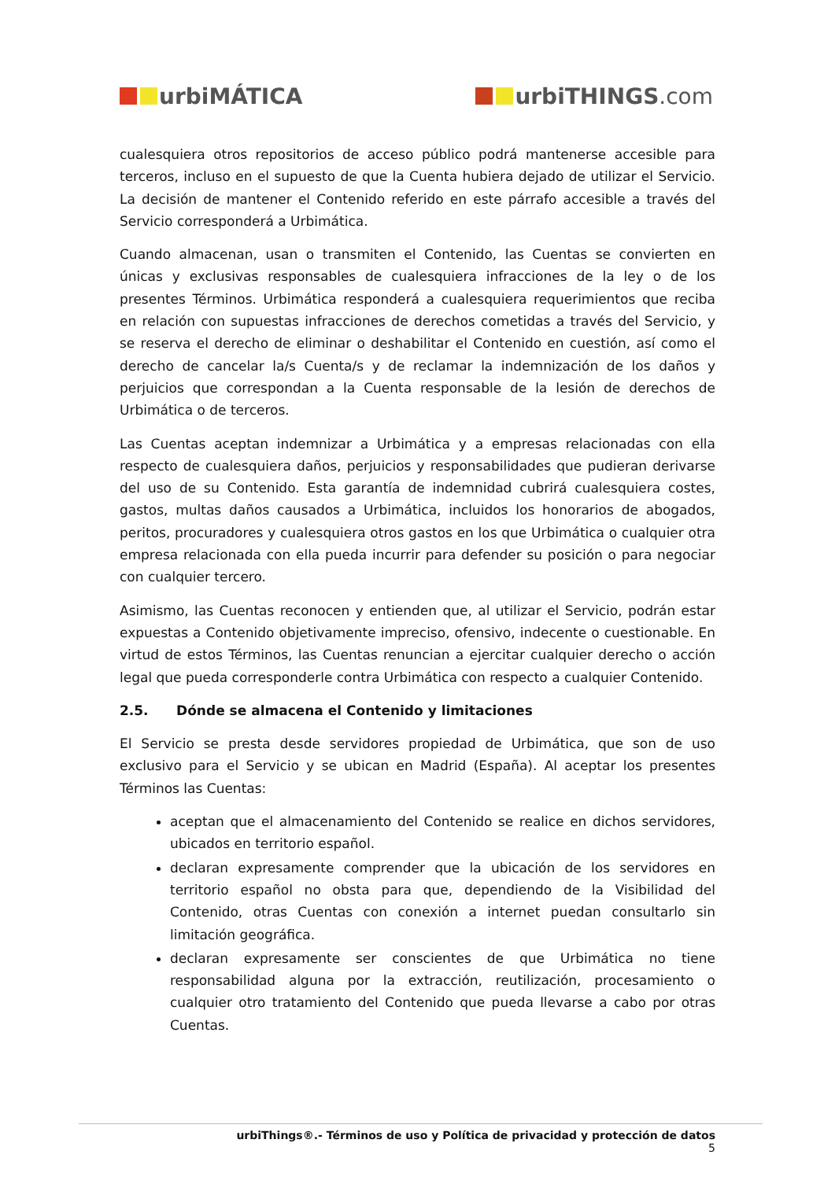urbiMÁTICA urbiTHINGS.com
cualesquiera otros repositorios de acceso público podrá mantenerse accesible para terceros, incluso en el supuesto de que la Cuenta hubiera dejado de utilizar el Servicio. La decisión de mantener el Contenido referido en este párrafo accesible a través del Servicio corresponderá a Urbimática.
Cuando almacenan, usan o transmiten el Contenido, las Cuentas se convierten en únicas y exclusivas responsables de cualesquiera infracciones de la ley o de los presentes Términos. Urbimática responderá a cualesquiera requerimientos que reciba en relación con supuestas infracciones de derechos cometidas a través del Servicio, y se reserva el derecho de eliminar o deshabilitar el Contenido en cuestión, así como el derecho de cancelar la/s Cuenta/s y de reclamar la indemnización de los daños y perjuicios que correspondan a la Cuenta responsable de la lesión de derechos de Urbimática o de terceros.
Las Cuentas aceptan indemnizar a Urbimática y a empresas relacionadas con ella respecto de cualesquiera daños, perjuicios y responsabilidades que pudieran derivarse del uso de su Contenido. Esta garantía de indemnidad cubrirá cualesquiera costes, gastos, multas daños causados a Urbimática, incluidos los honorarios de abogados, peritos, procuradores y cualesquiera otros gastos en los que Urbimática o cualquier otra empresa relacionada con ella pueda incurrir para defender su posición o para negociar con cualquier tercero.
Asimismo, las Cuentas reconocen y entienden que, al utilizar el Servicio, podrán estar expuestas a Contenido objetivamente impreciso, ofensivo, indecente o cuestionable. En virtud de estos Términos, las Cuentas renuncian a ejercitar cualquier derecho o acción legal que pueda corresponderle contra Urbimática con respecto a cualquier Contenido.
2.5. Dónde se almacena el Contenido y limitaciones
El Servicio se presta desde servidores propiedad de Urbimática, que son de uso exclusivo para el Servicio y se ubican en Madrid (España). Al aceptar los presentes Términos las Cuentas:
aceptan que el almacenamiento del Contenido se realice en dichos servidores, ubicados en territorio español.
declaran expresamente comprender que la ubicación de los servidores en territorio español no obsta para que, dependiendo de la Visibilidad del Contenido, otras Cuentas con conexión a internet puedan consultarlo sin limitación geográfica.
declaran expresamente ser conscientes de que Urbimática no tiene responsabilidad alguna por la extracción, reutilización, procesamiento o cualquier otro tratamiento del Contenido que pueda llevarse a cabo por otras Cuentas.
urbiThings®.- Términos de uso y Política de privacidad y protección de datos
5